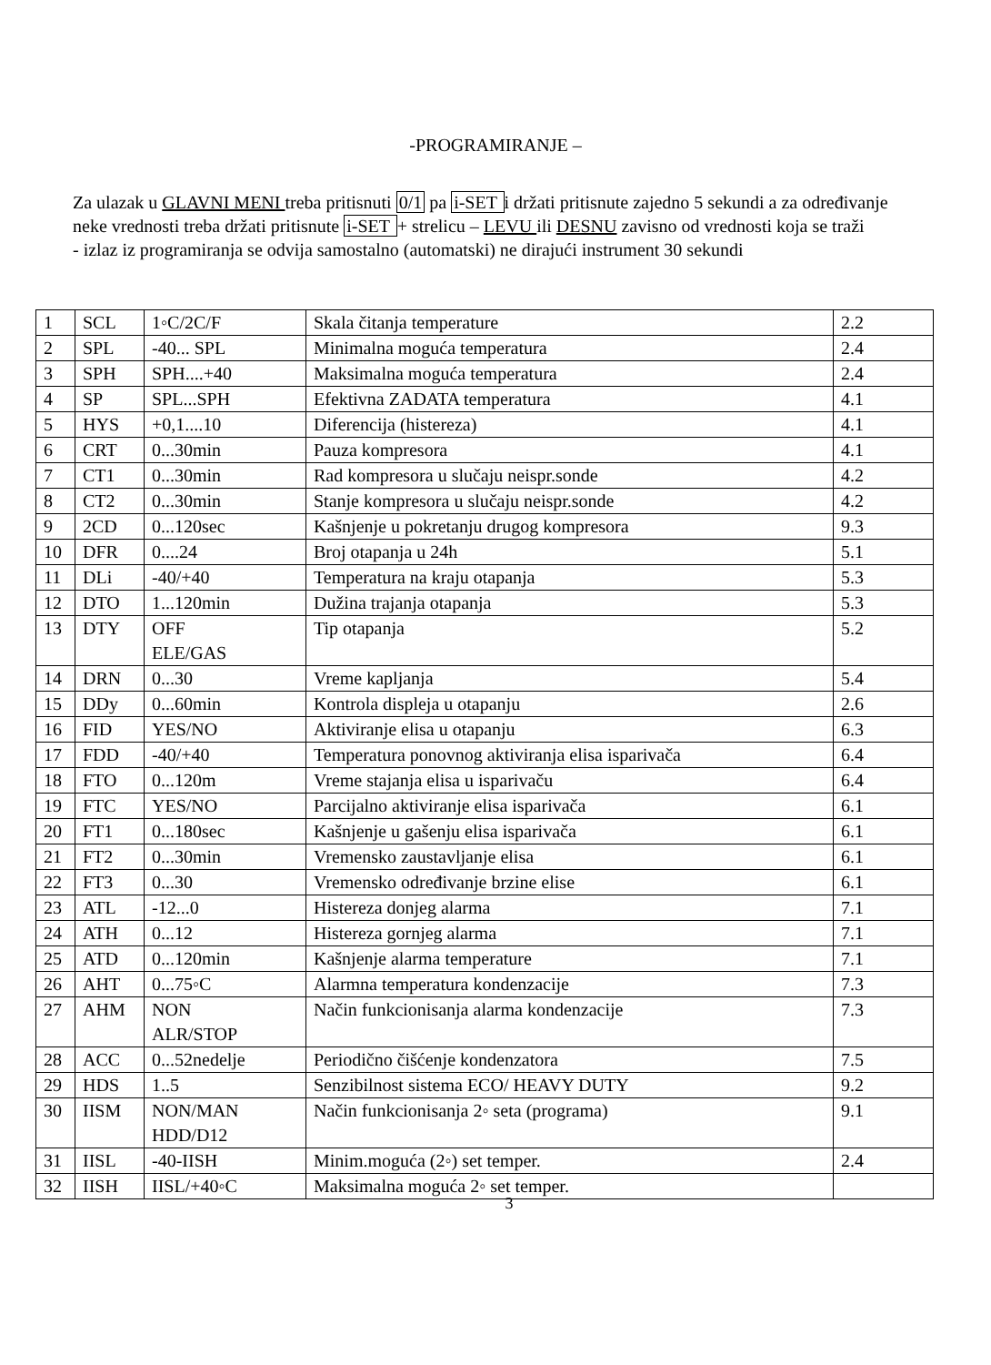-PROGRAMIRANJE –
Za ulazak u GLAVNI MENI treba pritisnuti 0/1 pa i-SET i držati pritisnute zajedno 5 sekundi a za određivanje neke vrednosti treba držati pritisnute i-SET + strelicu – LEVU ili DESNU zavisno od vrednosti koja se traži
- izlaz iz programiranja se odvija samostalno (automatski) ne dirajući instrument 30 sekundi
| 1 | SCL | 1◦C/2C/F | Skala čitanja temperature | 2.2 |
| 2 | SPL | -40... SPL | Minimalna moguća temperatura | 2.4 |
| 3 | SPH | SPH....+40 | Maksimalna moguća temperatura | 2.4 |
| 4 | SP | SPL...SPH | Efektivna ZADATA temperatura | 4.1 |
| 5 | HYS | +0,1....10 | Diferencija (histereza) | 4.1 |
| 6 | CRT | 0...30min | Pauza kompresora | 4.1 |
| 7 | CT1 | 0...30min | Rad kompresora u slučaju neispr.sonde | 4.2 |
| 8 | CT2 | 0...30min | Stanje kompresora u slučaju neispr.sonde | 4.2 |
| 9 | 2CD | 0...120sec | Kašnjenje u pokretanju drugog kompresora | 9.3 |
| 10 | DFR | 0....24 | Broj otapanja u 24h | 5.1 |
| 11 | DLi | -40/+40 | Temperatura na kraju otapanja | 5.3 |
| 12 | DTO | 1...120min | Dužina trajanja otapanja | 5.3 |
| 13 | DTY | OFF ELE/GAS | Tip otapanja | 5.2 |
| 14 | DRN | 0...30 | Vreme kapljanja | 5.4 |
| 15 | DDy | 0...60min | Kontrola displeja u otapanju | 2.6 |
| 16 | FID | YES/NO | Aktiviranje elisa u otapanju | 6.3 |
| 17 | FDD | -40/+40 | Temperatura ponovnog aktiviranja elisa isparivača | 6.4 |
| 18 | FTO | 0...120m | Vreme stajanja elisa u isparivaču | 6.4 |
| 19 | FTC | YES/NO | Parcijalno aktiviranje elisa isparivača | 6.1 |
| 20 | FT1 | 0...180sec | Kašnjenje u gašenju elisa isparivača | 6.1 |
| 21 | FT2 | 0...30min | Vremensko zaustavljanje elisa | 6.1 |
| 22 | FT3 | 0...30 | Vremensko određivanje brzine elise | 6.1 |
| 23 | ATL | -12...0 | Histereza donjeg alarma | 7.1 |
| 24 | ATH | 0...12 | Histereza gornjeg alarma | 7.1 |
| 25 | ATD | 0...120min | Kašnjenje alarma temperature | 7.1 |
| 26 | AHT | 0...75◦C | Alarmna temperatura kondenzacije | 7.3 |
| 27 | AHM | NON ALR/STOP | Način funkcionisanja alarma kondenzacije | 7.3 |
| 28 | ACC | 0...52nedelje | Periodično čišćenje kondenzatora | 7.5 |
| 29 | HDS | 1..5 | Senzibilnost sistema ECO/ HEAVY DUTY | 9.2 |
| 30 | IISM | NON/MAN HDD/D12 | Način funkcionisanja 2◦ seta (programa) | 9.1 |
| 31 | IISL | -40-IISH | Minim.moguća (2◦) set temper. | 2.4 |
| 32 | IISH | IISL/+40◦C | Maksimalna moguća 2◦ set temper. | |
3